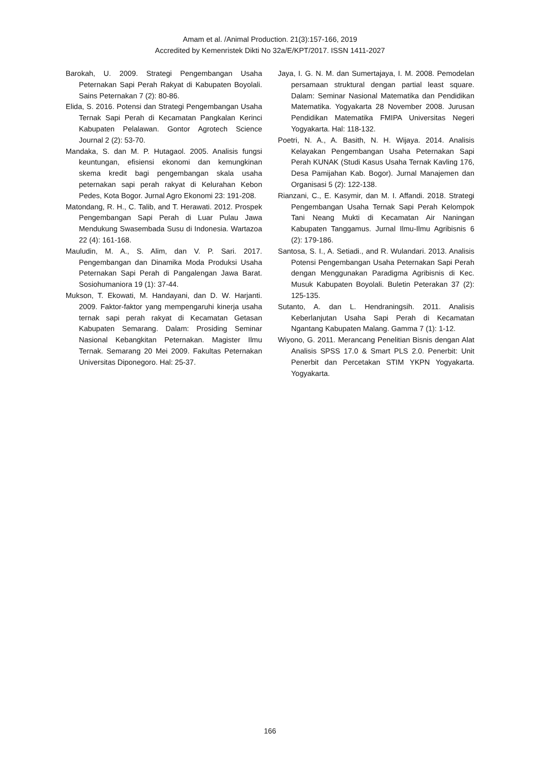Amam et al. /Animal Production. 21(3):157-166, 2019
Accredited by Kemenristek Dikti No 32a/E/KPT/2017. ISSN 1411-2027
Barokah, U. 2009. Strategi Pengembangan Usaha Peternakan Sapi Perah Rakyat di Kabupaten Boyolali. Sains Peternakan 7 (2): 80-86.
Elida, S. 2016. Potensi dan Strategi Pengembangan Usaha Ternak Sapi Perah di Kecamatan Pangkalan Kerinci Kabupaten Pelalawan. Gontor Agrotech Science Journal 2 (2): 53-70.
Mandaka, S. dan M. P. Hutagaol. 2005. Analisis fungsi keuntungan, efisiensi ekonomi dan kemungkinan skema kredit bagi pengembangan skala usaha peternakan sapi perah rakyat di Kelurahan Kebon Pedes, Kota Bogor. Jurnal Agro Ekonomi 23: 191-208.
Matondang, R. H., C. Talib, and T. Herawati. 2012. Prospek Pengembangan Sapi Perah di Luar Pulau Jawa Mendukung Swasembada Susu di Indonesia. Wartazoa 22 (4): 161-168.
Mauludin, M. A., S. Alim, dan V. P. Sari. 2017. Pengembangan dan Dinamika Moda Produksi Usaha Peternakan Sapi Perah di Pangalengan Jawa Barat. Sosiohumaniora 19 (1): 37-44.
Mukson, T. Ekowati, M. Handayani, dan D. W. Harjanti. 2009. Faktor-faktor yang mempengaruhi kinerja usaha ternak sapi perah rakyat di Kecamatan Getasan Kabupaten Semarang. Dalam: Prosiding Seminar Nasional Kebangkitan Peternakan. Magister Ilmu Ternak. Semarang 20 Mei 2009. Fakultas Peternakan Universitas Diponegoro. Hal: 25-37.
Jaya, I. G. N. M. dan Sumertajaya, I. M. 2008. Pemodelan persamaan struktural dengan partial least square. Dalam: Seminar Nasional Matematika dan Pendidikan Matematika. Yogyakarta 28 November 2008. Jurusan Pendidikan Matematika FMIPA Universitas Negeri Yogyakarta. Hal: 118-132.
Poetri, N. A., A. Basith, N. H. Wijaya. 2014. Analisis Kelayakan Pengembangan Usaha Peternakan Sapi Perah KUNAK (Studi Kasus Usaha Ternak Kavling 176, Desa Pamijahan Kab. Bogor). Jurnal Manajemen dan Organisasi 5 (2): 122-138.
Rianzani, C., E. Kasymir, dan M. I. Affandi. 2018. Strategi Pengembangan Usaha Ternak Sapi Perah Kelompok Tani Neang Mukti di Kecamatan Air Naningan Kabupaten Tanggamus. Jurnal Ilmu-Ilmu Agribisnis 6 (2): 179-186.
Santosa, S. I., A. Setiadi., and R. Wulandari. 2013. Analisis Potensi Pengembangan Usaha Peternakan Sapi Perah dengan Menggunakan Paradigma Agribisnis di Kec. Musuk Kabupaten Boyolali. Buletin Peterakan 37 (2): 125-135.
Sutanto, A. dan L. Hendraningsih. 2011. Analisis Keberlanjutan Usaha Sapi Perah di Kecamatan Ngantang Kabupaten Malang. Gamma 7 (1): 1-12.
Wiyono, G. 2011. Merancang Penelitian Bisnis dengan Alat Analisis SPSS 17.0 & Smart PLS 2.0. Penerbit: Unit Penerbit dan Percetakan STIM YKPN Yogyakarta. Yogyakarta.
166